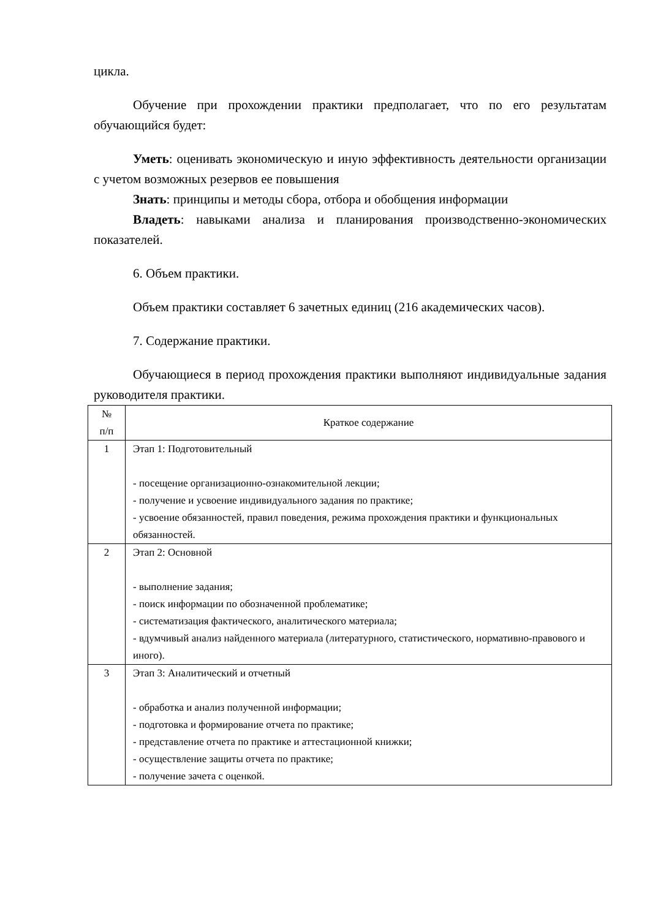цикла.
Обучение при прохождении практики предполагает, что по его результатам обучающийся будет:
Уметь: оценивать экономическую и иную эффективность деятельности организации с учетом возможных резервов ее повышения
Знать: принципы и методы сбора, отбора и обобщения информации
Владеть: навыками анализа и планирования производственно-экономических показателей.
6. Объем практики.
Объем практики составляет 6 зачетных единиц (216 академических часов).
7. Содержание практики.
Обучающиеся в период прохождения практики выполняют индивидуальные задания руководителя практики.
| № п/п | Краткое содержание |
| --- | --- |
| 1 | Этап 1: Подготовительный - посещение организационно-ознакомительной лекции; - получение и усвоение индивидуального задания по практике; - усвоение обязанностей, правил поведения, режима прохождения практики и функциональных обязанностей. |
| 2 | Этап 2: Основной - выполнение задания; - поиск информации по обозначенной проблематике; - систематизация фактического, аналитического материала; - вдумчивый анализ найденного материала (литературного, статистического, нормативно-правового и иного). |
| 3 | Этап 3: Аналитический и отчетный - обработка и анализ полученной информации; - подготовка и формирование отчета по практике; - представление отчета по практике и аттестационной книжки; - осуществление защиты отчета по практике; - получение зачета с оценкой. |